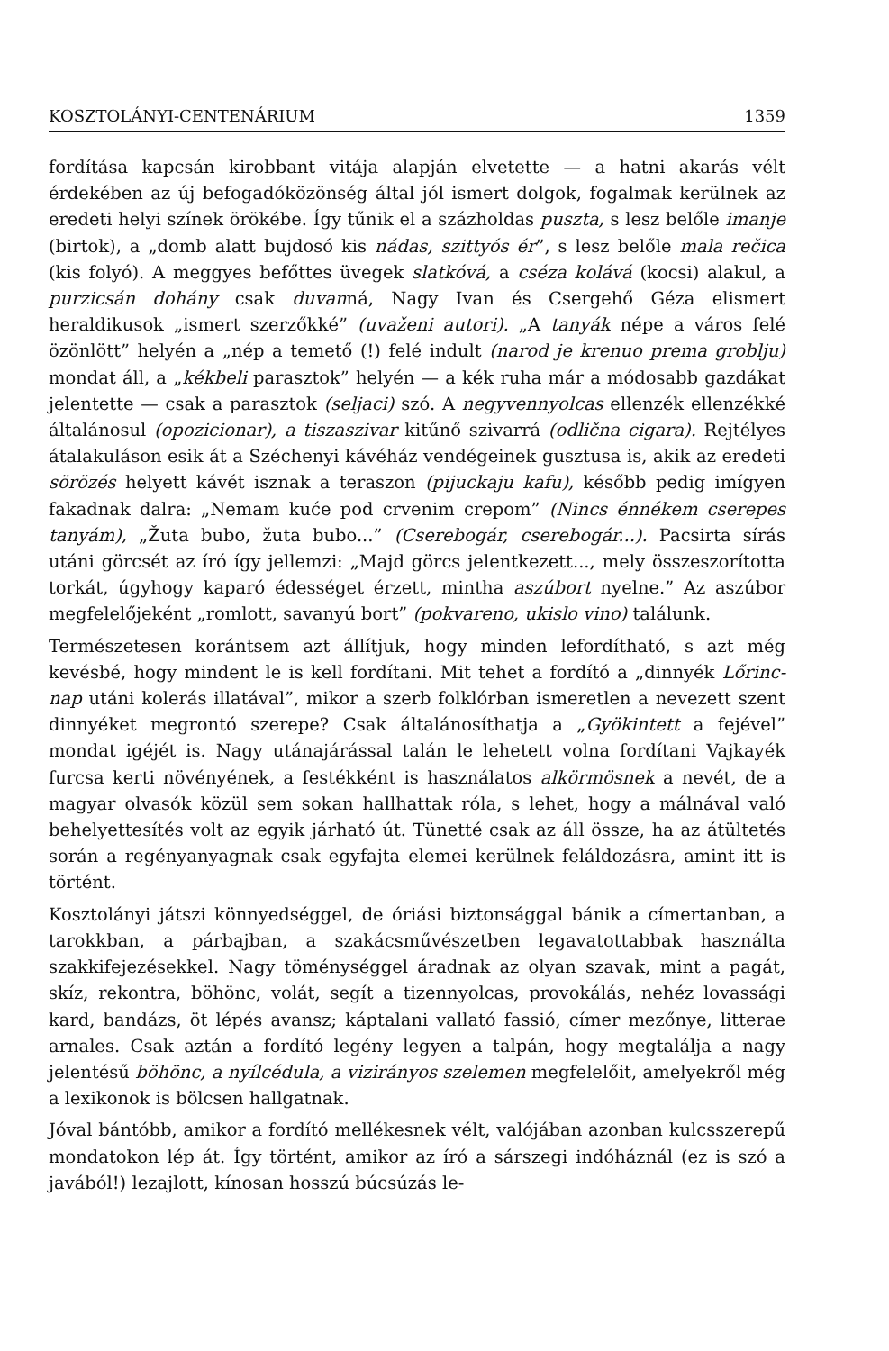KOSZTOLÁNYI-CENTENÁRIUM 1359
fordítása kapcsán kirobbant vitája alapján elvetette — a hatni akarás vélt érdekében az új befogadóközönség által jól ismert dolgok, fogalmak kerülnek az eredeti helyi színek örökébe. Így tűnik el a százholdas puszta, s lesz belőle imanje (birtok), a „domb alatt bujdosó kis nádas, szittyós ér”, s lesz belőle mala rečica (kis folyó). A meggyes befőttes üvegek slatkóvá, a cséza kolává (kocsi) alakul, a purzicsán dohány csak duvanná, Nagy Ivan és Csergehő Géza elismert heraldikusok „ismert szerzőkké” (uvaženi autori). „A tanyák népe a város felé özönlött” helyén a „nép a temető (!) felé indult (narod je krenuo prema groblju) mondat áll, a „kékbeli parasztok” helyén — a kék ruha már a módosabb gazdákat jelentette — csak a parasztok (seljaci) szó. A negyvennyolcas ellenzék ellenzékké általánosul (opozicionar), a tiszaszivar kitűnő szivarrá (odlična cigara). Rejtélyes átalakuláson esik át a Széchenyi kávéház vendégeinek gusztusa is, akik az eredeti sörözés helyett kávét isznak a teraszon (pijuckaju kafu), később pedig imígyen fakadnak dalra: „Nemam kuće pod crvenim crepom” (Nincs énnékem cserepes tanyám), „Žuta bubo, žuta bubo...” (Cserebogár, cserebogár...). Pacsirta sírás utáni görcsét az író így jellemzi: „Majd görcs jelentkezett..., mely összeszorította torkát, úgyhogy kaparó édességet érzett, mintha aszúbort nyelne.” Az aszúbor megfelelőjeként „romlott, savanyú bort” (pokvareno, ukislo vino) találunk.
Természetesen korántsem azt állítjuk, hogy minden lefordítható, s azt még kevésbé, hogy mindent le is kell fordítani. Mit tehet a fordító a „dinnyék Lőrinc-nap utáni kolerás illatával”, mikor a szerb folklórban ismeretlen a nevezett szent dinnyéket megrontó szerepe? Csak általánosíthatja a „Gyökintett a fejével” mondat igéjét is. Nagy utánajárással talán le lehetett volna fordítani Vajkayék furcsa kerti növényének, a festékként is használatos alkörmösnek a nevét, de a magyar olvasók közül sem sokan hallhattak róla, s lehet, hogy a málnával való behelyettesítés volt az egyik járható út. Tünetté csak az áll össze, ha az átültetés során a regényanyagnak csak egyfajta elemei kerülnek feláldozásra, amint itt is történt.
Kosztolányi játszi könnyedséggel, de óriási biztonsággal bánik a címertanban, a tarokkban, a párbajban, a szakácsművészetben legavatottabbak használta szakkifejezésekkel. Nagy töménységgel áradnak az olyan szavak, mint a pagát, skíz, rekontra, böhönc, volát, segít a tizennyolcas, provokálás, nehéz lovassági kard, bandázs, öt lépés avansz; káptalani vallató fassió, címer mezőnye, litterae arnales. Csak aztán a fordító legény legyen a talpán, hogy megtalálja a nagy jelentésű böhönc, a nyílcédula, a vizirányos szelemen megfelelőit, amelyekről még a lexikonok is bölcsen hallgatnak.
Jóval bántóbb, amikor a fordító mellékesnek vélt, valójában azonban kulcsszerepű mondatokon lép át. Így történt, amikor az író a sárszegi indóháznál (ez is szó a javából!) lezajlott, kínosan hosszú búcsúzás le-